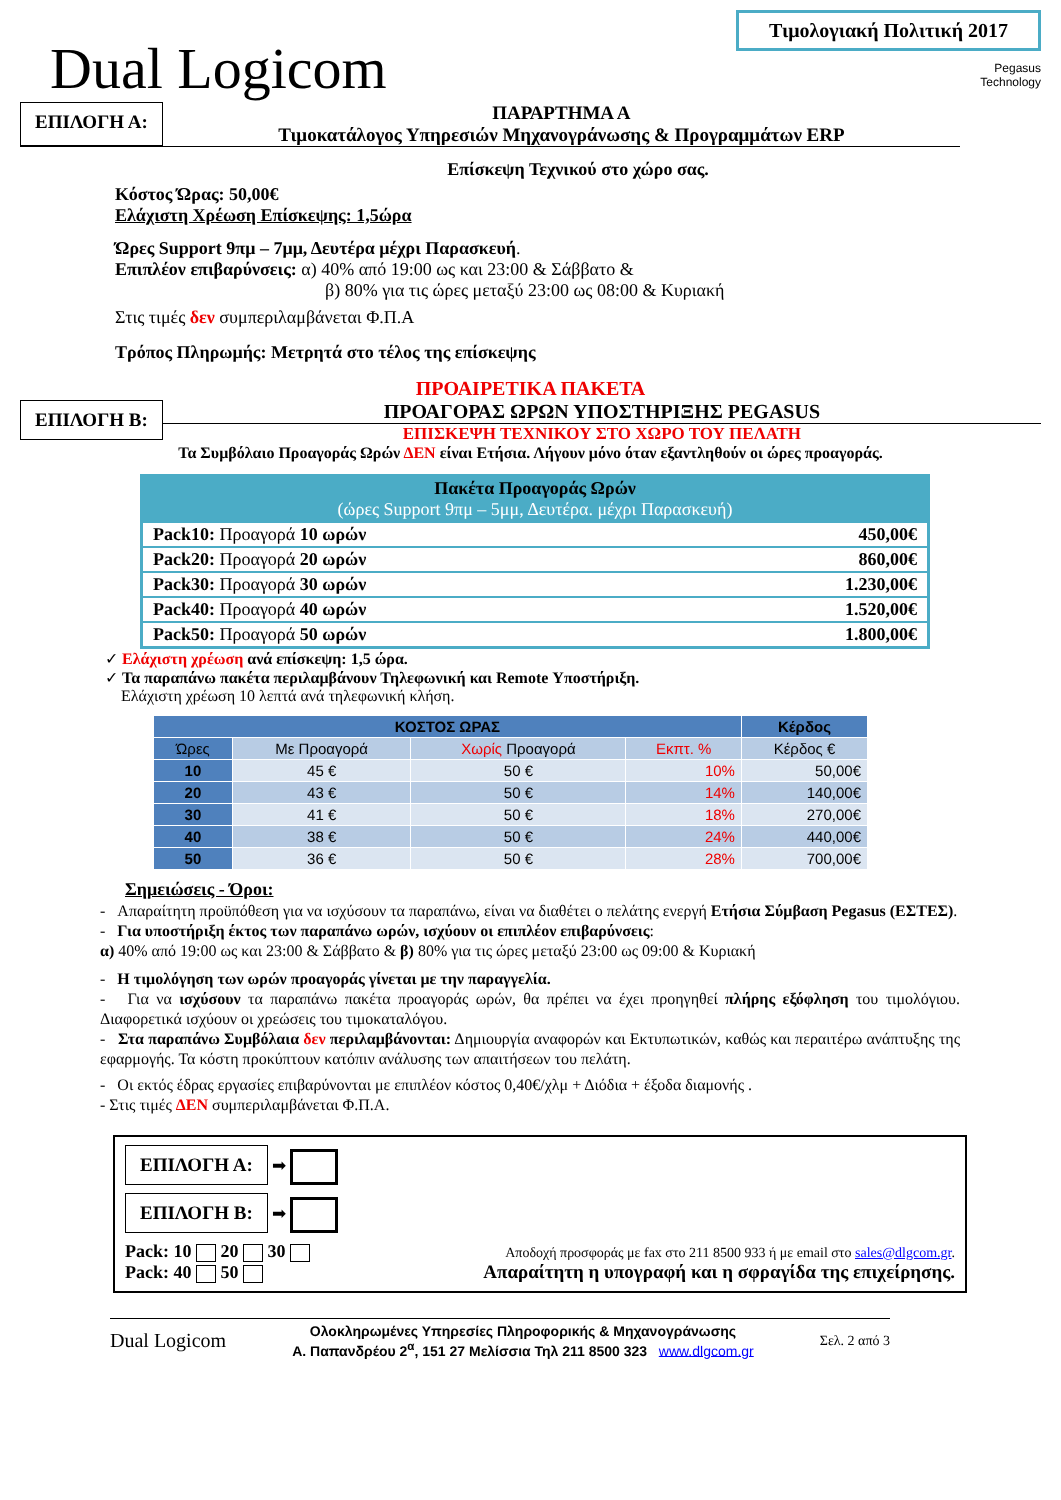Dual Logicom
Τιμολογιακή Πολιτική 2017
Pegasus
Technology
ΕΠΙΛΟΓΗ Α:
ΠΑΡΑΡΤΗΜΑ Α
Τιμοκατάλογος Υπηρεσιών Μηχανογράνωσης & Προγραμμάτων ERP
Επίσκεψη Τεχνικού στο χώρο σας.
Κόστος Ώρας: 50,00€
Ελάχιστη Χρέωση Επίσκεψης: 1,5ώρα
Ώρες Support 9πμ – 7μμ, Δευτέρα μέχρι Παρασκευή.
Επιπλέον επιβαρύνσεις: α) 40% από 19:00 ως και 23:00 & Σάββατο &
β) 80% για τις ώρες μεταξύ 23:00 ως 08:00 & Κυριακή
Στις τιμές δεν συμπεριλαμβάνεται Φ.Π.Α
Τρόπος Πληρωμής: Μετρητά στο τέλος της επίσκεψης
ΠΡΟΑΙΡΕΤΙΚΑ ΠΑΚΕΤΑ
ΕΠΙΛΟΓΗ Β:
ΠΡΟΑΓΟΡΑΣ ΩΡΩΝ ΥΠΟΣΤΗΡΙΞΗΣ PEGASUS
ΕΠΙΣΚΕΨΗ ΤΕΧΝΙΚΟΥ ΣΤΟ ΧΩΡΟ ΤΟΥ ΠΕΛΑΤΗ
Τα Συμβόλαιο Προαγοράς Ωρών ΔΕΝ είναι Ετήσια. Λήγουν μόνο όταν εξαντληθούν οι ώρες προαγοράς.
| Πακέτα Προαγοράς Ωρών (ώρες Support 9πμ – 5μμ, Δευτέρα. μέχρι Παρασκευή) | |
| --- | --- |
| Pack10: Προαγορά 10 ωρών | 450,00€ |
| Pack20: Προαγορά 20 ωρών | 860,00€ |
| Pack30: Προαγορά 30 ωρών | 1.230,00€ |
| Pack40: Προαγορά 40 ωρών | 1.520,00€ |
| Pack50: Προαγορά 50 ωρών | 1.800,00€ |
✓ Ελάχιστη χρέωση ανά επίσκεψη: 1,5 ώρα.
✓ Τα παραπάνω πακέτα περιλαμβάνουν Τηλεφωνική και Remote Υποστήριξη.
Ελάχιστη χρέωση 10 λεπτά ανά τηλεφωνική κλήση.
| ΚΟΣΤΟΣ ΩΡΑΣ | | | | Κέρδος |
| --- | --- | --- | --- | --- |
| Ώρες | Με Προαγορά | Χωρίς Προαγορά | Εκπτ. % | Κέρδος € |
| 10 | 45 € | 50 € | 10% | 50,00€ |
| 20 | 43 € | 50 € | 14% | 140,00€ |
| 30 | 41 € | 50 € | 18% | 270,00€ |
| 40 | 38 € | 50 € | 24% | 440,00€ |
| 50 | 36 € | 50 € | 28% | 700,00€ |
Σημειώσεις - Όροι:
- Απαραίτητη προϋπόθεση για να ισχύσουν τα παραπάνω, είναι να διαθέτει ο πελάτης ενεργή Ετήσια Σύμβαση Pegasus (ΕΣΤΕΣ).
- Για υποστήριξη έκτος των παραπάνω ωρών, ισχύουν οι επιπλέον επιβαρύνσεις:
α) 40% από 19:00 ως και 23:00 & Σάββατο & β) 80% για τις ώρες μεταξύ 23:00 ως 09:00 & Κυριακή
- Η τιμολόγηση των ωρών προαγοράς γίνεται με την παραγγελία.
- Για να ισχύσουν τα παραπάνω πακέτα προαγοράς ωρών, θα πρέπει να έχει προηγηθεί πλήρης εξόφληση του τιμολόγιου. Διαφορετικά ισχύουν οι χρεώσεις του τιμοκαταλόγου.
- Στα παραπάνω Συμβόλαια δεν περιλαμβάνονται: Δημιουργία αναφορών και Εκτυπωτικών, καθώς και περαιτέρω ανάπτυξης της εφαρμογής. Τα κόστη προκύπτουν κατόπιν ανάλυσης των απαιτήσεων του πελάτη.
- Οι εκτός έδρας εργασίες επιβαρύνονται με επιπλέον κόστος 0,40€/χλμ + Διόδια + έξοδα διαμονής .
- Στις τιμές ΔΕΝ συμπεριλαμβάνεται Φ.Π.Α.
ΕΠΙΛΟΓΗ Α:
➡
ΕΠΙΛΟΓΗ Β:
➡
Pack: 10 20 30
Pack: 40 50
Αποδοχή προσφοράς με fax στο 211 8500 933 ή με email στο sales@dlgcom.gr.
Απαραίτητη η υπογραφή και η σφραγίδα της επιχείρησης.
Dual Logicom
Ολοκληρωμένες Υπηρεσίες Πληροφορικής & Μηχανογράνωσης
Α. Παπανδρέου 2<sup>α</sup>, 151 27 Μελίσσια Τηλ 211 8500 323 www.dlgcom.gr
Σελ. 2 από 3